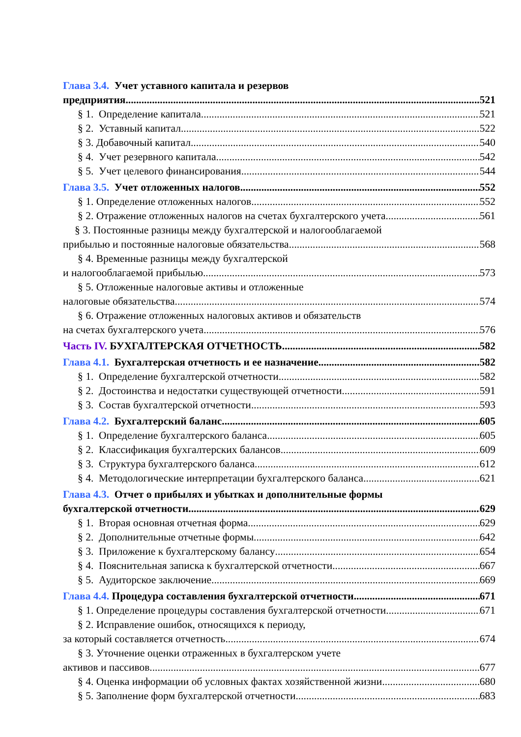Глава 3.4. Учет уставного капитала и резервов
предприятия 521
§ 1. Определение капитала 521
§ 2. Уставный капитал 522
§ 3. Добавочный капитал 540
§ 4. Учет резервного капитала 542
§ 5. Учет целевого финансирования 544
Глава 3.5. Учет отложенных налогов 552
§ 1. Определение отложенных налогов 552
§ 2. Отражение отложенных налогов на счетах бухгалтерского учета 561
§ 3. Постоянные разницы между бухгалтерской и налогооблагаемой
прибылью и постоянные налоговые обязательства 568
§ 4. Временные разницы между бухгалтерской
и налогооблагаемой прибылью 573
§ 5. Отложенные налоговые активы и отложенные
налоговые обязательства 574
§ 6. Отражение отложенных налоговых активов и обязательств
на счетах бухгалтерского учета 576
Часть IV. БУХГАЛТЕРСКАЯ ОТЧЕТНОСТЬ 582
Глава 4.1. Бухгалтерская отчетность и ее назначение 582
§ 1. Определение бухгалтерской отчетности 582
§ 2. Достоинства и недостатки существующей отчетности 591
§ 3. Состав бухгалтерской отчетности 593
Глава 4.2. Бухгалтерский баланс 605
§ 1. Определение бухгалтерского баланса 605
§ 2. Классификация бухгалтерских балансов 609
§ 3. Структура бухгалтерского баланса 612
§ 4. Методологические интерпретации бухгалтерского баланса 621
Глава 4.3. Отчет о прибылях и убытках и дополнительные формы
бухгалтерской отчетности 629
§ 1. Вторая основная отчетная форма 629
§ 2. Дополнительные отчетные формы 642
§ 3. Приложение к бухгалтерскому балансу 654
§ 4. Пояснительная записка к бухгалтерской отчетности 667
§ 5. Аудиторское заключение 669
Глава 4.4. Процедура составления бухгалтерской отчетности 671
§ 1. Определение процедуры составления бухгалтерской отчетности 671
§ 2. Исправление ошибок, относящихся к периоду,
за который составляется отчетность 674
§ 3. Уточнение оценки отраженных в бухгалтерском учете
активов и пассивов 677
§ 4. Оценка информации об условных фактах хозяйственной жизни 680
§ 5. Заполнение форм бухгалтерской отчетности 683